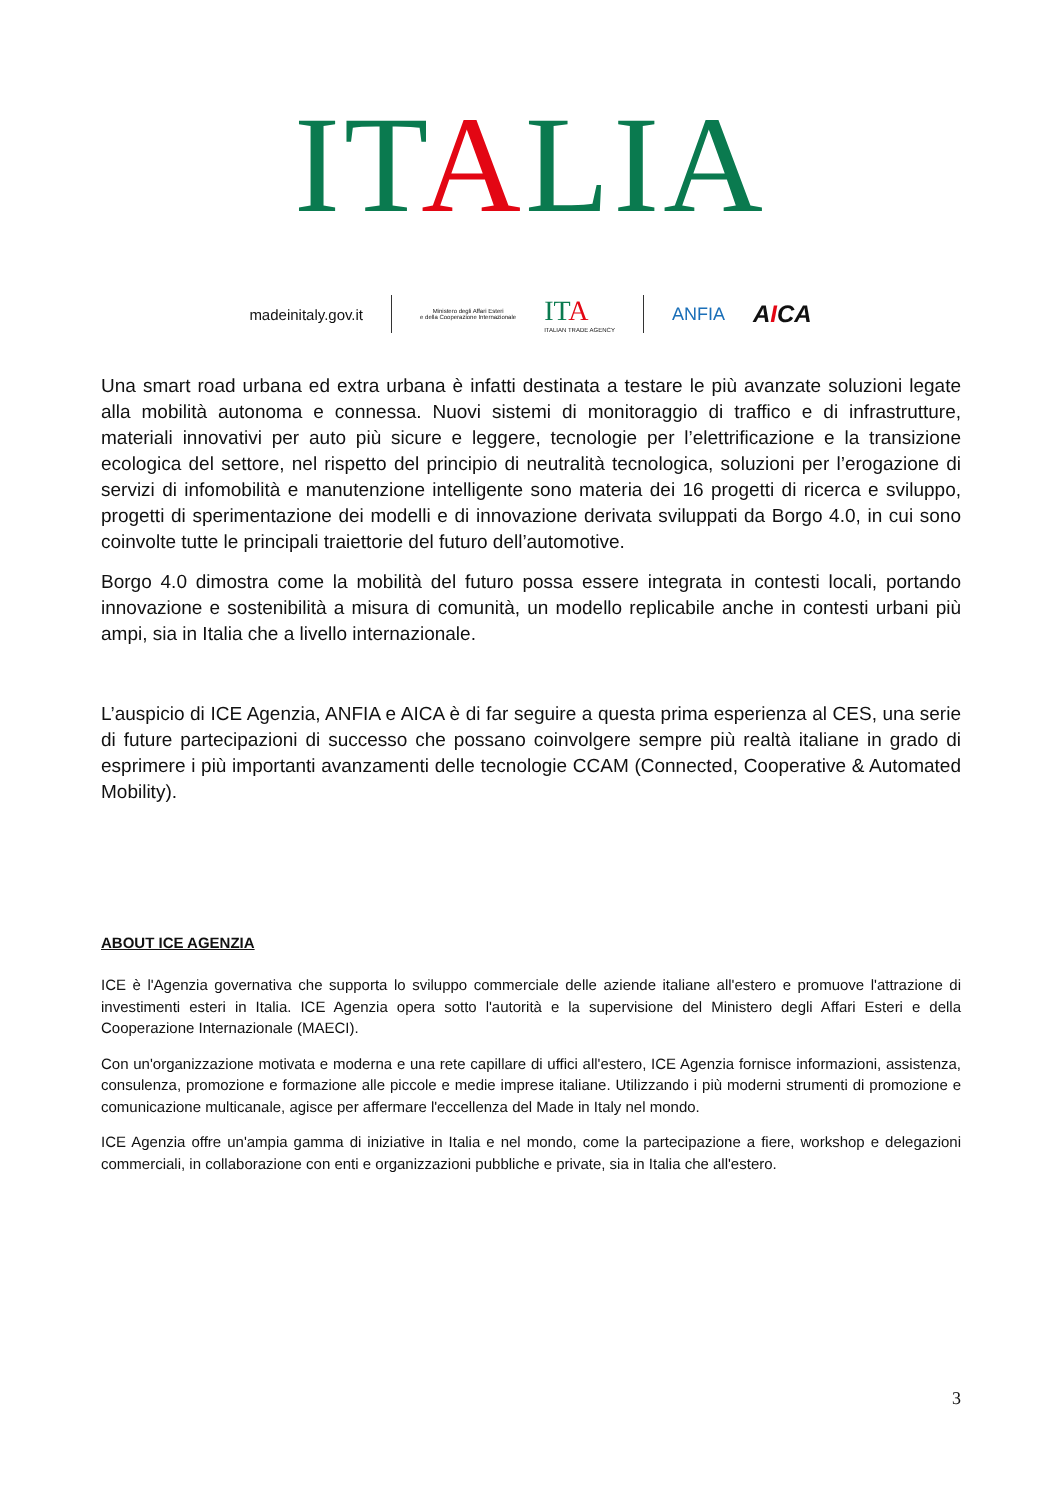IT ALIA
madeinitaly.gov.it
Ministero degli Affari Esteri
e della Cooperazione Internazionale
IT A
ITALIAN TRADE AGENCY
ANFIA
AICA
Una smart road urbana ed extra urbana è infatti destinata a testare le più avanzate soluzioni legate alla mobilità autonoma e connessa. Nuovi sistemi di monitoraggio di traffico e di infrastrutture, materiali innovativi per auto più sicure e leggere, tecnologie per l’elettrificazione e la transizione ecologica del settore, nel rispetto del principio di neutralità tecnologica, soluzioni per l’erogazione di servizi di infomobilità e manutenzione intelligente sono materia dei 16 progetti di ricerca e sviluppo, progetti di sperimentazione dei modelli e di innovazione derivata sviluppati da Borgo 4.0, in cui sono coinvolte tutte le principali traiettorie del futuro dell’automotive.
Borgo 4.0 dimostra come la mobilità del futuro possa essere integrata in contesti locali, portando innovazione e sostenibilità a misura di comunità, un modello replicabile anche in contesti urbani più ampi, sia in Italia che a livello internazionale.
L’auspicio di ICE Agenzia, ANFIA e AICA è di far seguire a questa prima esperienza al CES, una serie di future partecipazioni di successo che possano coinvolgere sempre più realtà italiane in grado di esprimere i più importanti avanzamenti delle tecnologie CCAM (Connected, Cooperative & Automated Mobility).
ABOUT ICE AGENZIA
ICE è l'Agenzia governativa che supporta lo sviluppo commerciale delle aziende italiane all'estero e promuove l'attrazione di investimenti esteri in Italia. ICE Agenzia opera sotto l'autorità e la supervisione del Ministero degli Affari Esteri e della Cooperazione Internazionale (MAECI).
Con un'organizzazione motivata e moderna e una rete capillare di uffici all'estero, ICE Agenzia fornisce informazioni, assistenza, consulenza, promozione e formazione alle piccole e medie imprese italiane. Utilizzando i più moderni strumenti di promozione e comunicazione multicanale, agisce per affermare l'eccellenza del Made in Italy nel mondo.
ICE Agenzia offre un'ampia gamma di iniziative in Italia e nel mondo, come la partecipazione a fiere, workshop e delegazioni commerciali, in collaborazione con enti e organizzazioni pubbliche e private, sia in Italia che all'estero.
3